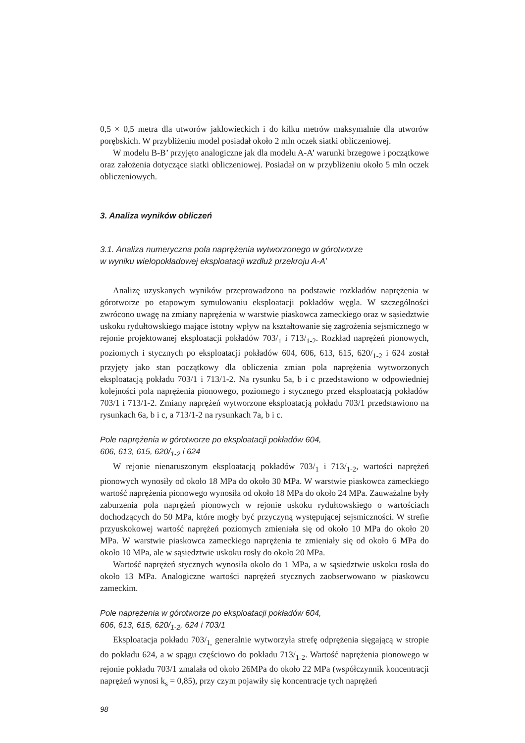0,5 × 0,5 metra dla utworów jaklowieckich i do kilku metrów maksymalnie dla utworów porębskich. W przybliżeniu model posiadał około 2 mln oczek siatki obliczeniowej.
W modelu B-B’ przyjęto analogiczne jak dla modelu A-A’ warunki brzegowe i początkowe oraz założenia dotyczące siatki obliczeniowej. Posiadał on w przybliżeniu około 5 mln oczek obliczeniowych.
3. Analiza wyników obliczeń
3.1. Analiza numeryczna pola naprężenia wytworzonego w górotworze
w wyniku wielopokładowej eksploatacji wzdłuż przekroju A-A’
Analizę uzyskanych wyników przeprowadzono na podstawie rozkładów naprężenia w górotworze po etapowym symulowaniu eksploatacji pokładów węgla. W szczególności zwrócono uwagę na zmiany naprężenia w warstwie piaskowca zameckiego oraz w sąsiedztwie uskoku rydułtowskiego mające istotny wpływ na kształtowanie się zagrożenia sejsmicznego w rejonie projektowanej eksploatacji pokładów 703/<sub>1</sub> i 713/<sub>1-2</sub>. Rozkład naprężeń pionowych, poziomych i stycznych po eksploatacji pokładów 604, 606, 613, 615, 620/<sub>1-2</sub> i 624 został przyjęty jako stan początkowy dla obliczenia zmian pola naprężenia wytworzonych eksploatacją pokładu 703/1 i 713/1-2. Na rysunku 5a, b i c przedstawiono w odpowiedniej kolejności pola naprężenia pionowego, poziomego i stycznego przed eksploatacją pokładów 703/1 i 713/1-2. Zmiany naprężeń wytworzone eksploatacją pokładu 703/1 przedstawiono na rysunkach 6a, b i c, a 713/1-2 na rysunkach 7a, b i c.
Pole naprężenia w górotworze po eksploatacji pokładów 604,
606, 613, 615, 620/<sub>1-2</sub> i 624
W rejonie nienaruszonym eksploatacją pokładów 703/<sub>1</sub> i 713/<sub>1-2</sub>, wartości naprężeń pionowych wynosiły od około 18 MPa do około 30 MPa. W warstwie piaskowca zameckiego wartość naprężenia pionowego wynosiła od około 18 MPa do około 24 MPa. Zauważalne były zaburzenia pola naprężeń pionowych w rejonie uskoku rydułtowskiego o wartościach dochodzących do 50 MPa, które mogły być przyczyną występującej sejsmiczności. W strefie przyuskokowej wartość naprężeń poziomych zmieniała się od około 10 MPa do około 20 MPa. W warstwie piaskowca zameckiego naprężenia te zmieniały się od około 6 MPa do około 10 MPa, ale w sąsiedztwie uskoku rosły do około 20 MPa.
Wartość naprężeń stycznych wynosiła około do 1 MPa, a w sąsiedztwie uskoku rosła do około 13 MPa. Analogiczne wartości naprężeń stycznych zaobserwowano w piaskowcu zameckim.
Pole naprężenia w górotworze po eksploatacji pokładów 604,
606, 613, 615, 620/<sub>1-2</sub>, 624 i 703/1
Eksploatacja pokładu 703/<sub>1,</sub> generalnie wytworzyła strefę odprężenia sięgającą w stropie do pokładu 624, a w spągu częściowo do pokładu 713/<sub>1-2</sub>. Wartość naprężenia pionowego w rejonie pokładu 703/1 zmalała od około 26MPa do około 22 MPa (współczynnik koncentracji naprężeń wynosi k<sub>s</sub> = 0,85), przy czym pojawiły się koncentracje tych naprężeń
98